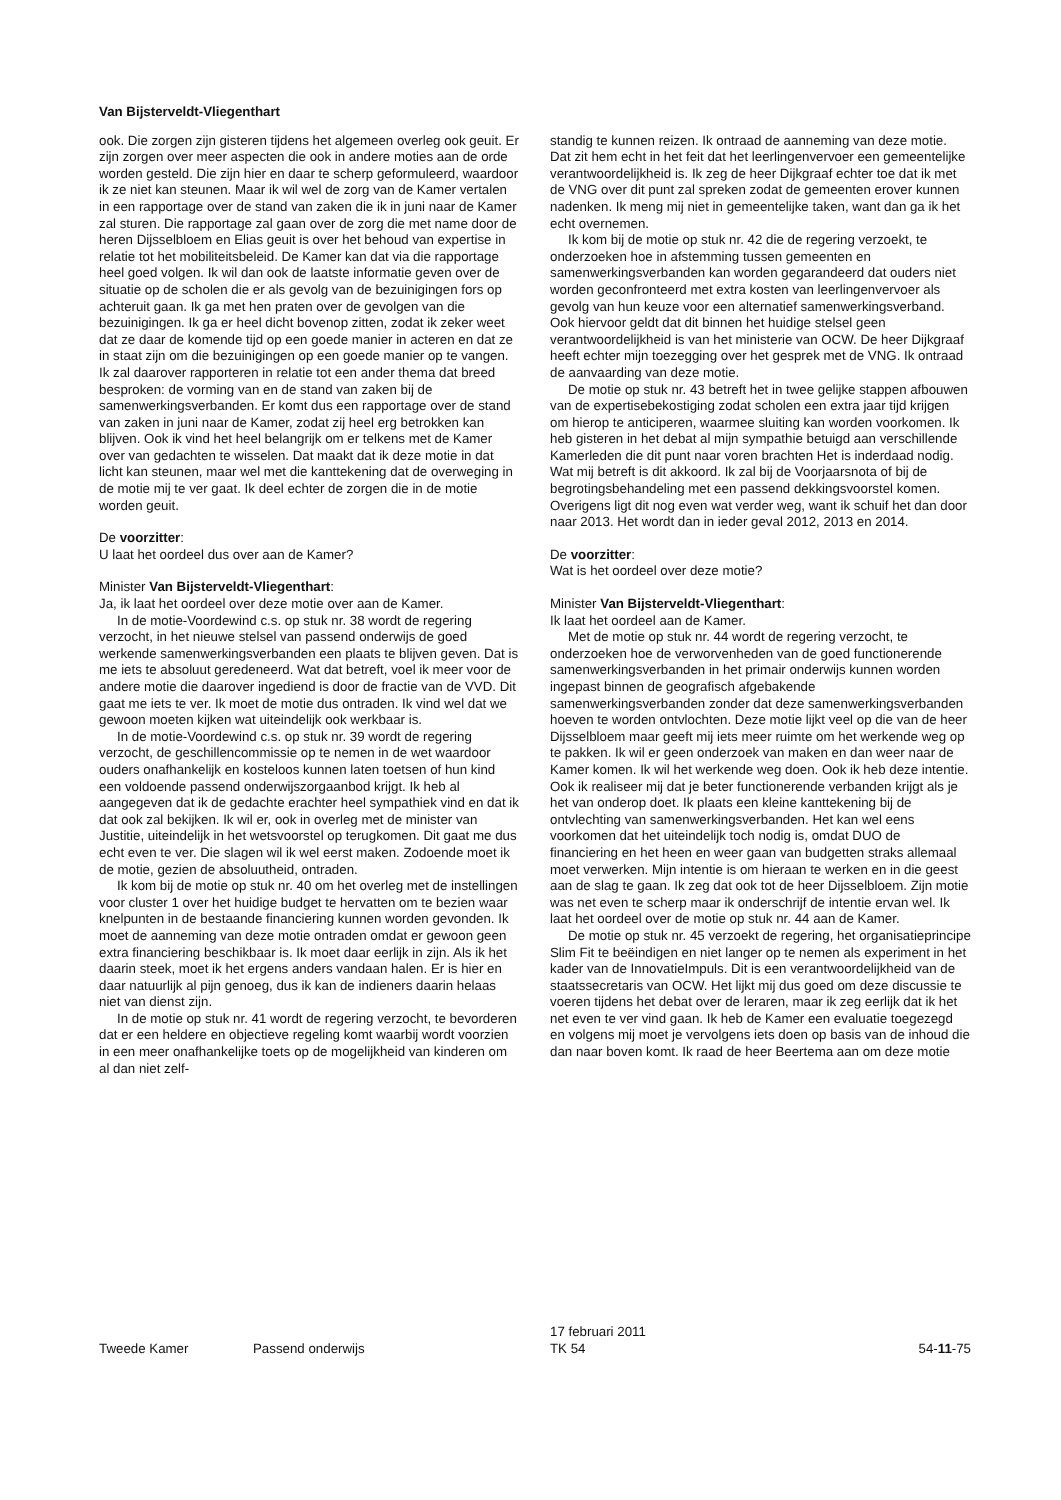Van Bijsterveldt-Vliegenthart
ook. Die zorgen zijn gisteren tijdens het algemeen overleg ook geuit. Er zijn zorgen over meer aspecten die ook in andere moties aan de orde worden gesteld. Die zijn hier en daar te scherp geformuleerd, waardoor ik ze niet kan steunen. Maar ik wil wel de zorg van de Kamer vertalen in een rapportage over de stand van zaken die ik in juni naar de Kamer zal sturen. Die rapportage zal gaan over de zorg die met name door de heren Dijsselbloem en Elias geuit is over het behoud van expertise in relatie tot het mobiliteitsbeleid. De Kamer kan dat via die rapportage heel goed volgen. Ik wil dan ook de laatste informatie geven over de situatie op de scholen die er als gevolg van de bezuinigingen fors op achteruit gaan. Ik ga met hen praten over de gevolgen van die bezuinigingen. Ik ga er heel dicht bovenop zitten, zodat ik zeker weet dat ze daar de komende tijd op een goede manier in acteren en dat ze in staat zijn om die bezuinigingen op een goede manier op te vangen. Ik zal daarover rapporteren in relatie tot een ander thema dat breed besproken: de vorming van en de stand van zaken bij de samenwerkingsverbanden. Er komt dus een rapportage over de stand van zaken in juni naar de Kamer, zodat zij heel erg betrokken kan blijven. Ook ik vind het heel belangrijk om er telkens met de Kamer over van gedachten te wisselen. Dat maakt dat ik deze motie in dat licht kan steunen, maar wel met die kanttekening dat de overweging in de motie mij te ver gaat. Ik deel echter de zorgen die in de motie worden geuit.
De voorzitter:
U laat het oordeel dus over aan de Kamer?
Minister Van Bijsterveldt-Vliegenthart:
Ja, ik laat het oordeel over deze motie over aan de Kamer.
In de motie-Voordewind c.s. op stuk nr. 38 wordt de regering verzocht, in het nieuwe stelsel van passend onderwijs de goed werkende samenwerkingsverbanden een plaats te blijven geven. Dat is me iets te absoluut geredeneerd. Wat dat betreft, voel ik meer voor de andere motie die daarover ingediend is door de fractie van de VVD. Dit gaat me iets te ver. Ik moet de motie dus ontraden. Ik vind wel dat we gewoon moeten kijken wat uiteindelijk ook werkbaar is.
In de motie-Voordewind c.s. op stuk nr. 39 wordt de regering verzocht, de geschillencommissie op te nemen in de wet waardoor ouders onafhankelijk en kosteloos kunnen laten toetsen of hun kind een voldoende passend onderwijszorgaanbod krijgt. Ik heb al aangegeven dat ik de gedachte erachter heel sympathiek vind en dat ik dat ook zal bekijken. Ik wil er, ook in overleg met de minister van Justitie, uiteindelijk in het wetsvoorstel op terugkomen. Dit gaat me dus echt even te ver. Die slagen wil ik wel eerst maken. Zodoende moet ik de motie, gezien de absoluutheid, ontraden.
Ik kom bij de motie op stuk nr. 40 om het overleg met de instellingen voor cluster 1 over het huidige budget te hervatten om te bezien waar knelpunten in de bestaande financiering kunnen worden gevonden. Ik moet de aanneming van deze motie ontraden omdat er gewoon geen extra financiering beschikbaar is. Ik moet daar eerlijk in zijn. Als ik het daarin steek, moet ik het ergens anders vandaan halen. Er is hier en daar natuurlijk al pijn genoeg, dus ik kan de indieners daarin helaas niet van dienst zijn.
In de motie op stuk nr. 41 wordt de regering verzocht, te bevorderen dat er een heldere en objectieve regeling komt waarbij wordt voorzien in een meer onafhankelijke toets op de mogelijkheid van kinderen om al dan niet zelf-
standig te kunnen reizen. Ik ontraad de aanneming van deze motie. Dat zit hem echt in het feit dat het leerlingenvervoer een gemeentelijke verantwoordelijkheid is. Ik zeg de heer Dijkgraaf echter toe dat ik met de VNG over dit punt zal spreken zodat de gemeenten erover kunnen nadenken. Ik meng mij niet in gemeentelijke taken, want dan ga ik het echt overnemen.
Ik kom bij de motie op stuk nr. 42 die de regering verzoekt, te onderzoeken hoe in afstemming tussen gemeenten en samenwerkingsverbanden kan worden gegarandeerd dat ouders niet worden geconfronteerd met extra kosten van leerlingenvervoer als gevolg van hun keuze voor een alternatief samenwerkingsverband. Ook hiervoor geldt dat dit binnen het huidige stelsel geen verantwoordelijkheid is van het ministerie van OCW. De heer Dijkgraaf heeft echter mijn toezegging over het gesprek met de VNG. Ik ontraad de aanvaarding van deze motie.
De motie op stuk nr. 43 betreft het in twee gelijke stappen afbouwen van de expertisebekostiging zodat scholen een extra jaar tijd krijgen om hierop te anticiperen, waarmee sluiting kan worden voorkomen. Ik heb gisteren in het debat al mijn sympathie betuigd aan verschillende Kamerleden die dit punt naar voren brachten Het is inderdaad nodig. Wat mij betreft is dit akkoord. Ik zal bij de Voorjaarsnota of bij de begrotingsbehandeling met een passend dekkingsvoorstel komen. Overigens ligt dit nog even wat verder weg, want ik schuif het dan door naar 2013. Het wordt dan in ieder geval 2012, 2013 en 2014.
De voorzitter:
Wat is het oordeel over deze motie?
Minister Van Bijsterveldt-Vliegenthart:
Ik laat het oordeel aan de Kamer.
Met de motie op stuk nr. 44 wordt de regering verzocht, te onderzoeken hoe de verworvenheden van de goed functionerende samenwerkingsverbanden in het primair onderwijs kunnen worden ingepast binnen de geografisch afgebakende samenwerkingsverbanden zonder dat deze samenwerkingsverbanden hoeven te worden ontvlochten. Deze motie lijkt veel op die van de heer Dijsselbloem maar geeft mij iets meer ruimte om het werkende weg op te pakken. Ik wil er geen onderzoek van maken en dan weer naar de Kamer komen. Ik wil het werkende weg doen. Ook ik heb deze intentie. Ook ik realiseer mij dat je beter functionerende verbanden krijgt als je het van onderop doet. Ik plaats een kleine kanttekening bij de ontvlechting van samenwerkingsverbanden. Het kan wel eens voorkomen dat het uiteindelijk toch nodig is, omdat DUO de financiering en het heen en weer gaan van budgetten straks allemaal moet verwerken. Mijn intentie is om hieraan te werken en in die geest aan de slag te gaan. Ik zeg dat ook tot de heer Dijsselbloem. Zijn motie was net even te scherp maar ik onderschrijf de intentie ervan wel. Ik laat het oordeel over de motie op stuk nr. 44 aan de Kamer.
De motie op stuk nr. 45 verzoekt de regering, het organisatieprincipe Slim Fit te beëindigen en niet langer op te nemen als experiment in het kader van de InnovatieImpuls. Dit is een verantwoordelijkheid van de staatssecretaris van OCW. Het lijkt mij dus goed om deze discussie te voeren tijdens het debat over de leraren, maar ik zeg eerlijk dat ik het net even te ver vind gaan. Ik heb de Kamer een evaluatie toegezegd en volgens mij moet je vervolgens iets doen op basis van de inhoud die dan naar boven komt. Ik raad de heer Beertema aan om deze motie
Tweede Kamer Passend onderwijs 17 februari 2011
TK 54 54-11-75